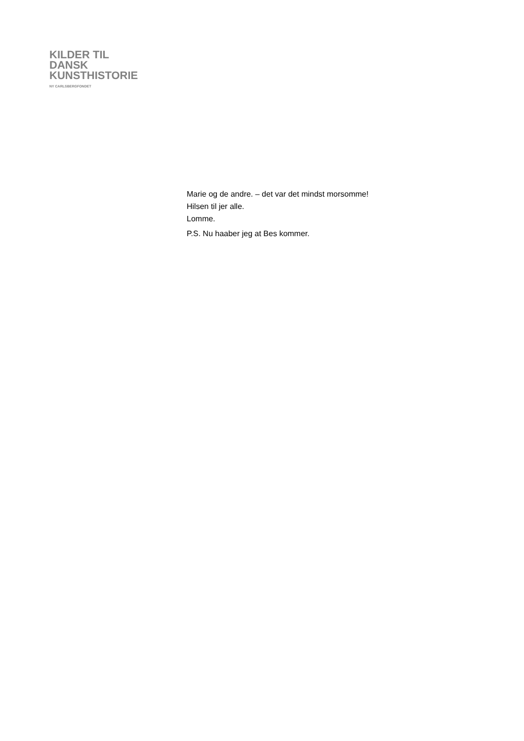KILDER TIL
DANSK
KUNSTHISTORIE
NY CARLSBERGFONDET
Marie og de andre. – det var det mindst morsomme!
Hilsen til jer alle.
Lomme.
P.S. Nu haaber jeg at Bes kommer.